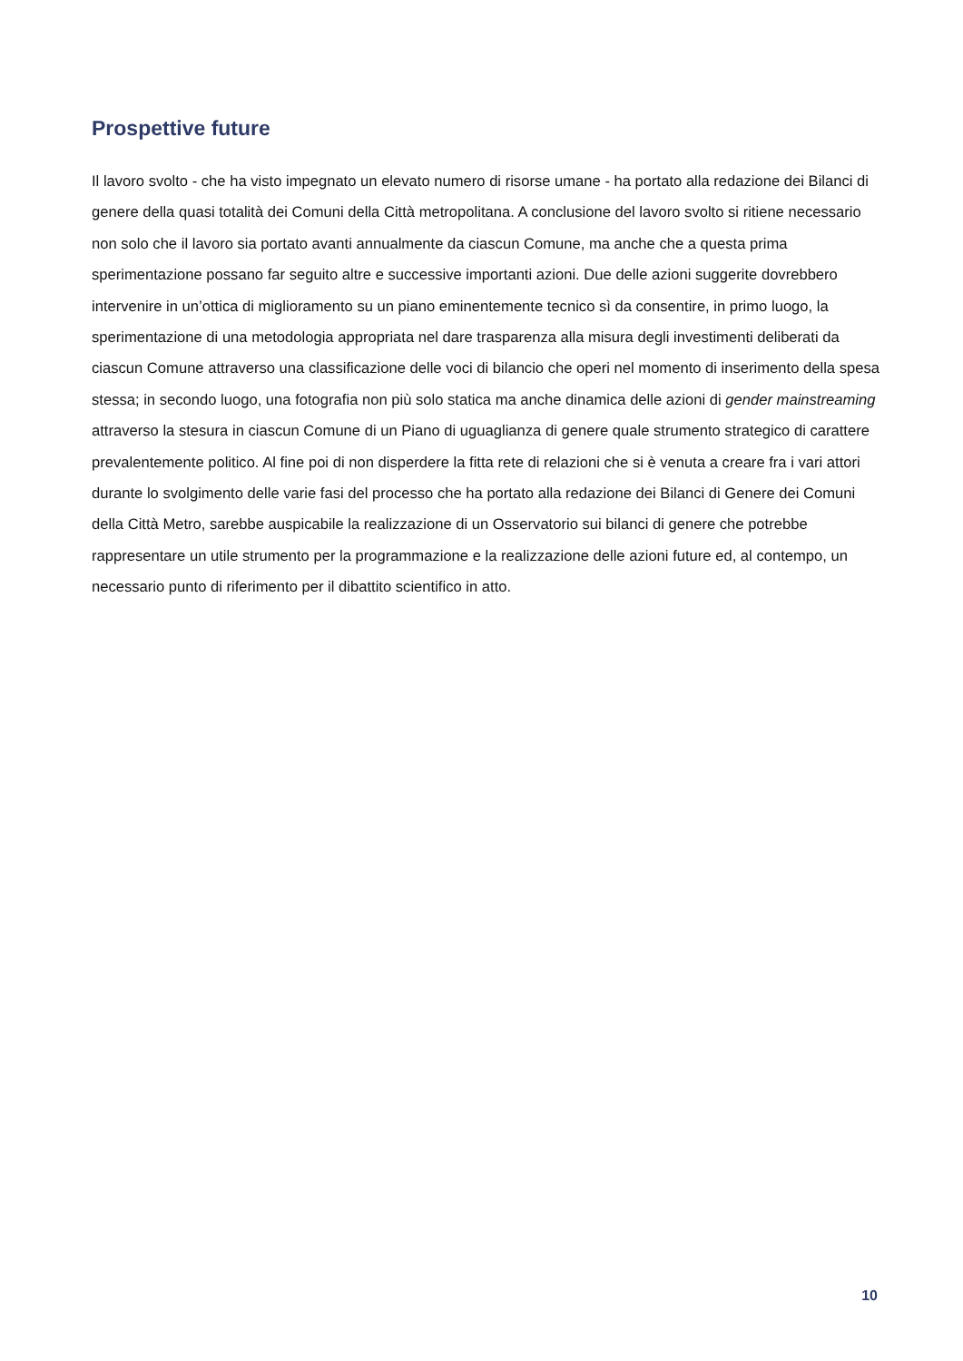Prospettive future
Il lavoro svolto - che ha visto impegnato un elevato numero di risorse umane - ha portato alla redazione dei Bilanci di genere della quasi totalità dei Comuni della Città metropolitana. A conclusione del lavoro svolto si ritiene necessario non solo che il lavoro sia portato avanti annualmente da ciascun Comune, ma anche che a questa prima sperimentazione possano far seguito altre e successive importanti azioni. Due delle azioni suggerite dovrebbero intervenire in un’ottica di miglioramento su un piano eminentemente tecnico sì da consentire, in primo luogo, la sperimentazione di una metodologia appropriata nel dare trasparenza alla misura degli investimenti deliberati da ciascun Comune attraverso una classificazione delle voci di bilancio che operi nel momento di inserimento della spesa stessa; in secondo luogo, una fotografia non più solo statica ma anche dinamica delle azioni di gender mainstreaming attraverso la stesura in ciascun Comune di un Piano di uguaglianza di genere quale strumento strategico di carattere prevalentemente politico. Al fine poi di non disperdere la fitta rete di relazioni che si è venuta a creare fra i vari attori durante lo svolgimento delle varie fasi del processo che ha portato alla redazione dei Bilanci di Genere dei Comuni della Città Metro, sarebbe auspicabile la realizzazione di un Osservatorio sui bilanci di genere che potrebbe rappresentare un utile strumento per la programmazione e la realizzazione delle azioni future ed, al contempo, un necessario punto di riferimento per il dibattito scientifico in atto.
10